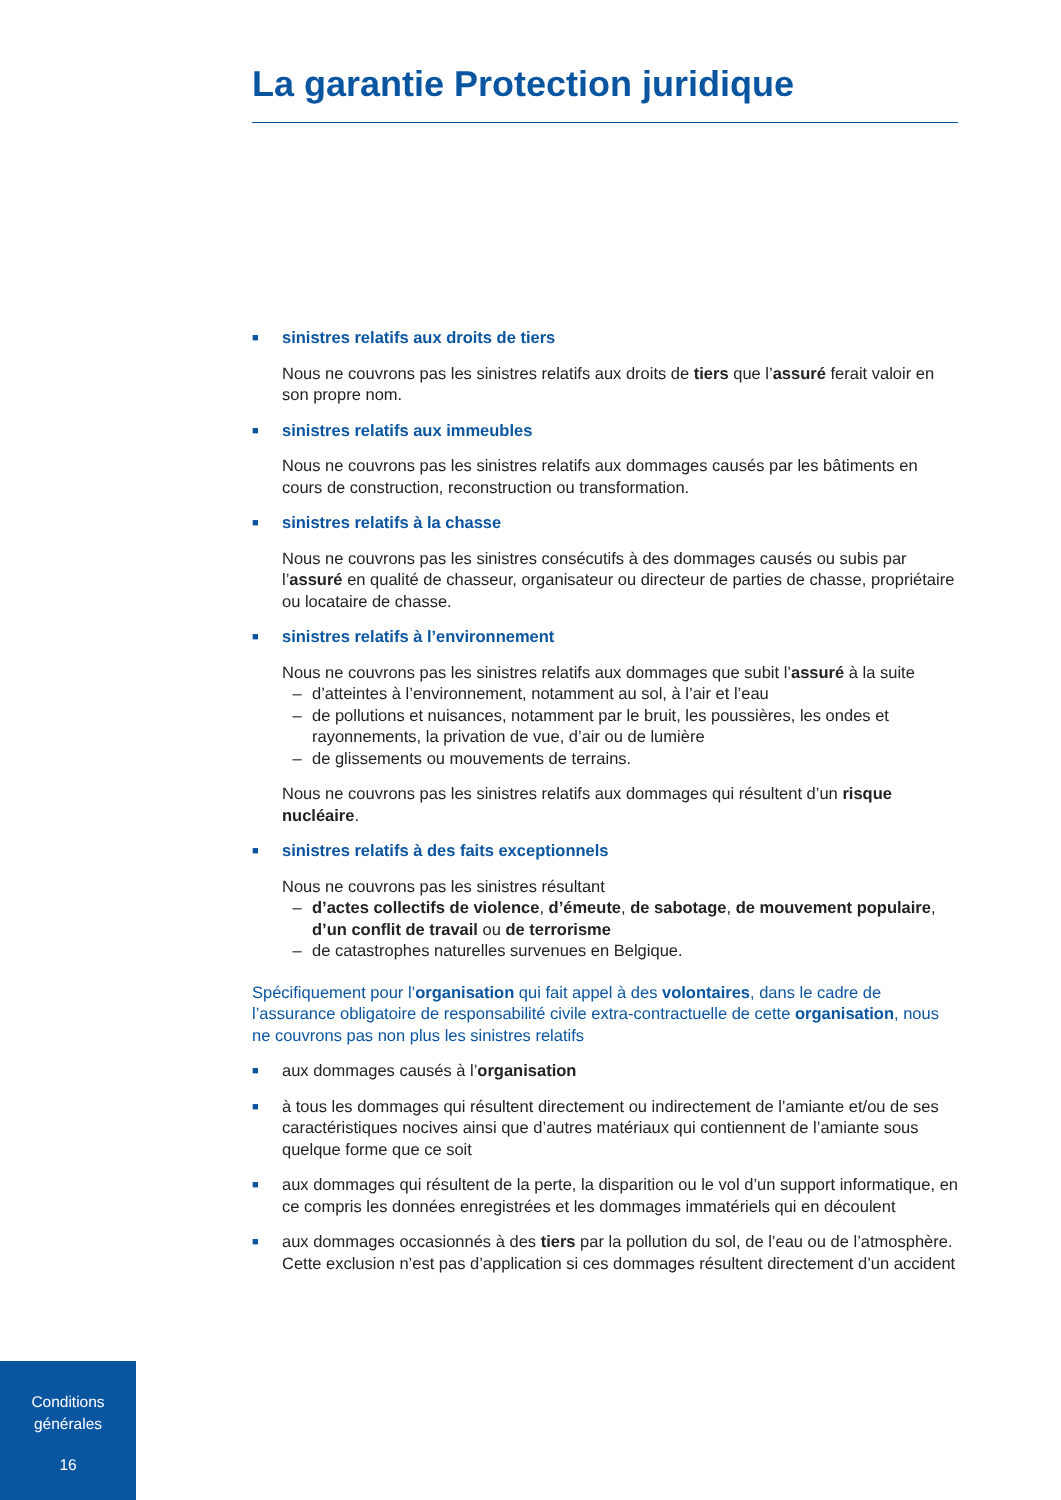La garantie Protection juridique
■ sinistres relatifs aux droits de tiers
Nous ne couvrons pas les sinistres relatifs aux droits de tiers que l’assuré ferait valoir en son propre nom.
■ sinistres relatifs aux immeubles
Nous ne couvrons pas les sinistres relatifs aux dommages causés par les bâtiments en cours de construction, reconstruction ou transformation.
■ sinistres relatifs à la chasse
Nous ne couvrons pas les sinistres consécutifs à des dommages causés ou subis par l’assuré en qualité de chasseur, organisateur ou directeur de parties de chasse, propriétaire ou locataire de chasse.
■ sinistres relatifs à l’environnement
Nous ne couvrons pas les sinistres relatifs aux dommages que subit l’assuré à la suite
– d’atteintes à l’environnement, notamment au sol, à l’air et l’eau
– de pollutions et nuisances, notamment par le bruit, les poussières, les ondes et rayonnements, la privation de vue, d’air ou de lumière
– de glissements ou mouvements de terrains.
Nous ne couvrons pas les sinistres relatifs aux dommages qui résultent d’un risque nucléaire.
■ sinistres relatifs à des faits exceptionnels
Nous ne couvrons pas les sinistres résultant
– d’actes collectifs de violence, d’émeute, de sabotage, de mouvement populaire, d’un conflit de travail ou de terrorisme
– de catastrophes naturelles survenues en Belgique.
Spécifiquement pour l’organisation qui fait appel à des volontaires, dans le cadre de l’assurance obligatoire de responsabilité civile extra-contractuelle de cette organisation, nous ne couvrons pas non plus les sinistres relatifs
■ aux dommages causés à l’organisation
■ à tous les dommages qui résultent directement ou indirectement de l’amiante et/ou de ses caractéristiques nocives ainsi que d’autres matériaux qui contiennent de l’amiante sous quelque forme que ce soit
■ aux dommages qui résultent de la perte, la disparition ou le vol d’un support informatique, en ce compris les données enregistrées et les dommages immatériels qui en découlent
■ aux dommages occasionnés à des tiers par la pollution du sol, de l’eau ou de l’atmosphère. Cette exclusion n’est pas d’application si ces dommages résultent directement d’un accident
Conditions
générales
16